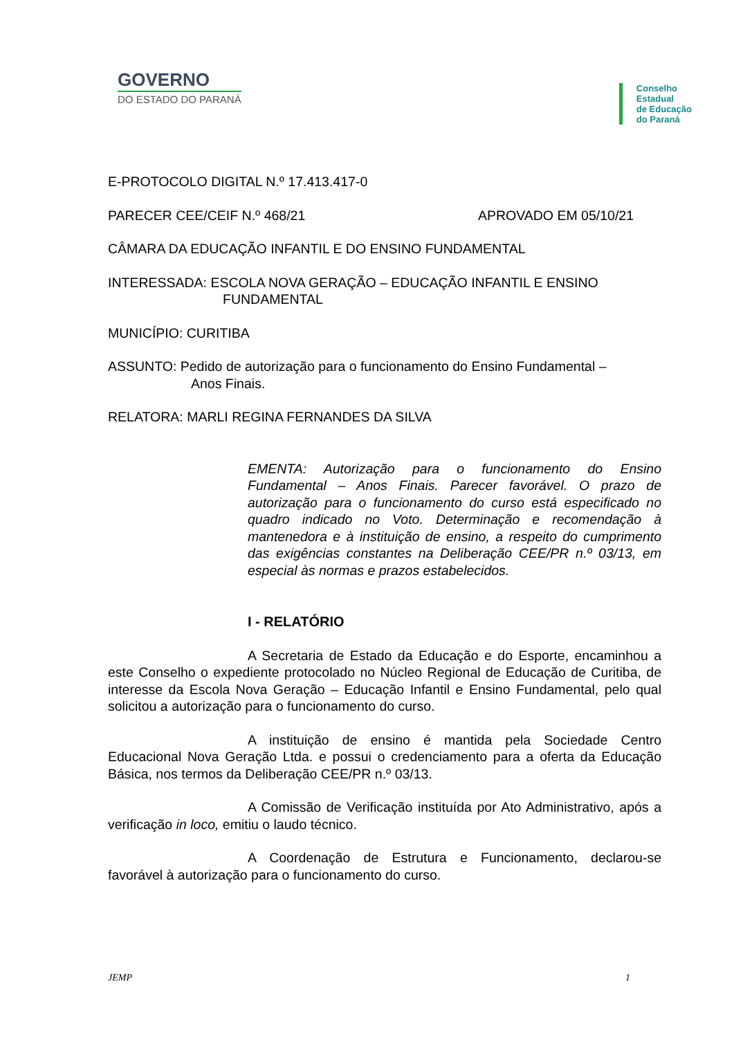GOVERNO
DO ESTADO DO PARANÁ
Conselho
Estadual
de Educação
do Paraná
E-PROTOCOLO DIGITAL N.º 17.413.417-0
PARECER CEE/CEIF N.º 468/21 APROVADO EM 05/10/21
CÂMARA DA EDUCAÇÃO INFANTIL E DO ENSINO FUNDAMENTAL
INTERESSADA: ESCOLA NOVA GERAÇÃO – EDUCAÇÃO INFANTIL E ENSINO
FUNDAMENTAL
MUNICÍPIO: CURITIBA
ASSUNTO: Pedido de autorização para o funcionamento do Ensino Fundamental –
Anos Finais.
RELATORA: MARLI REGINA FERNANDES DA SILVA
EMENTA: Autorização para o funcionamento do Ensino Fundamental – Anos Finais. Parecer favorável. O prazo de autorização para o funcionamento do curso está especificado no quadro indicado no Voto. Determinação e recomendação à mantenedora e à instituição de ensino, a respeito do cumprimento das exigências constantes na Deliberação CEE/PR n.º 03/13, em especial às normas e prazos estabelecidos.
I - RELATÓRIO
A Secretaria de Estado da Educação e do Esporte, encaminhou a este Conselho o expediente protocolado no Núcleo Regional de Educação de Curitiba, de interesse da Escola Nova Geração – Educação Infantil e Ensino Fundamental, pelo qual solicitou a autorização para o funcionamento do curso.
A instituição de ensino é mantida pela Sociedade Centro Educacional Nova Geração Ltda. e possui o credenciamento para a oferta da Educação Básica, nos termos da Deliberação CEE/PR n.º 03/13.
A Comissão de Verificação instituída por Ato Administrativo, após a verificação in loco, emitiu o laudo técnico.
A Coordenação de Estrutura e Funcionamento, declarou-se favorável à autorização para o funcionamento do curso.
JEMP 1